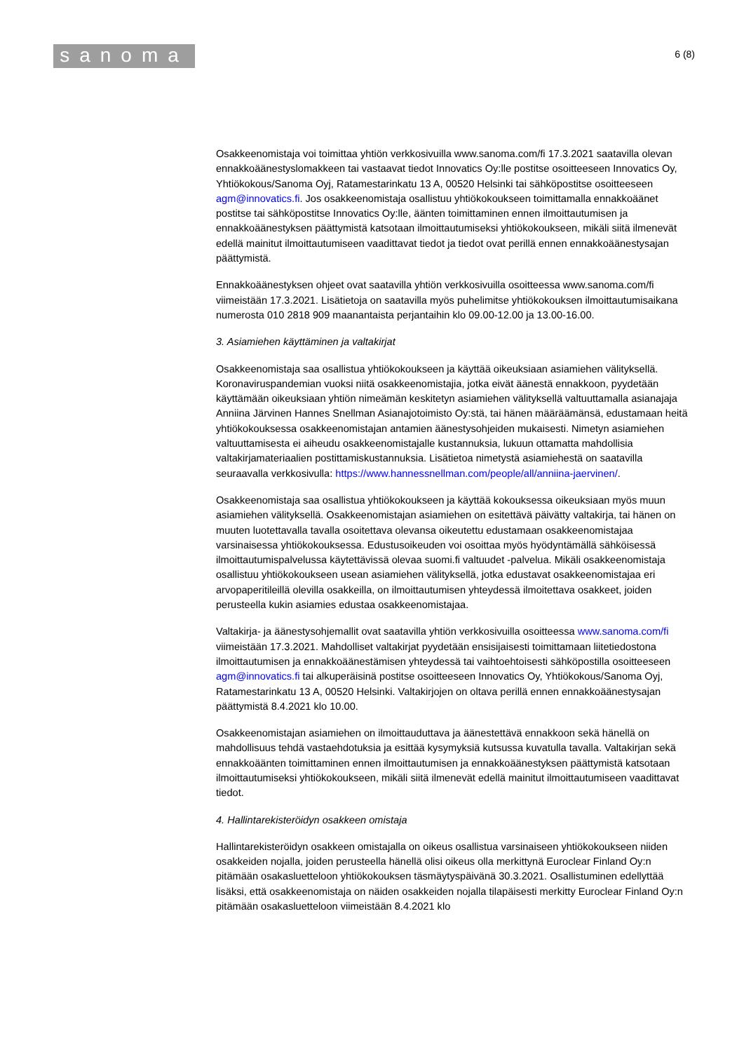sanoma
6 (8)
Osakkeenomistaja voi toimittaa yhtiön verkkosivuilla www.sanoma.com/fi 17.3.2021 saatavilla olevan ennakkoäänestyslomakkeen tai vastaavat tiedot Innovatics Oy:lle postitse osoitteeseen Innovatics Oy, Yhtiökokous/Sanoma Oyj, Ratamestarinkatu 13 A, 00520 Helsinki tai sähköpostitse osoitteeseen agm@innovatics.fi. Jos osakkeenomistaja osallistuu yhtiökokoukseen toimittamalla ennakkoäänet postitse tai sähköpostitse Innovatics Oy:lle, äänten toimittaminen ennen ilmoittautumisen ja ennakkoäänestyksen päättymistä katsotaan ilmoittautumiseksi yhtiökokoukseen, mikäli siitä ilmenevät edellä mainitut ilmoittautumiseen vaadittavat tiedot ja tiedot ovat perillä ennen ennakkoäänestysajan päättymistä.
Ennakkoäänestyksen ohjeet ovat saatavilla yhtiön verkkosivuilla osoitteessa www.sanoma.com/fi viimeistään 17.3.2021. Lisätietoja on saatavilla myös puhelimitse yhtiökokouksen ilmoittautumisaikana numerosta 010 2818 909 maanantaista perjantaihin klo 09.00-12.00 ja 13.00-16.00.
3. Asiamiehen käyttäminen ja valtakirjat
Osakkeenomistaja saa osallistua yhtiökokoukseen ja käyttää oikeuksiaan asiamiehen välityksellä. Koronaviruspandemian vuoksi niitä osakkeenomistajia, jotka eivät äänestä ennakkoon, pyydetään käyttämään oikeuksiaan yhtiön nimeämän keskitetyn asiamiehen välityksellä valtuuttamalla asianajaja Anniina Järvinen Hannes Snellman Asianajotoimisto Oy:stä, tai hänen määräämänsä, edustamaan heitä yhtiökokouksessa osakkeenomistajan antamien äänestysohjeiden mukaisesti. Nimetyn asiamiehen valtuuttamisesta ei aiheudu osakkeenomistajalle kustannuksia, lukuun ottamatta mahdollisia valtakirjamateriaalien postittamiskustannuksia. Lisätietoa nimetystä asiamiehestä on saatavilla seuraavalla verkkosivulla: https://www.hannessnellman.com/people/all/anniina-jaervinen/.
Osakkeenomistaja saa osallistua yhtiökokoukseen ja käyttää kokouksessa oikeuksiaan myös muun asiamiehen välityksellä. Osakkeenomistajan asiamiehen on esitettävä päivätty valtakirja, tai hänen on muuten luotettavalla tavalla osoitettava olevansa oikeutettu edustamaan osakkeenomistajaa varsinaisessa yhtiökokouksessa. Edustusoikeuden voi osoittaa myös hyödyntämällä sähköisessä ilmoittautumispalvelussa käytettävissä olevaa suomi.fi valtuudet -palvelua. Mikäli osakkeenomistaja osallistuu yhtiökokoukseen usean asiamiehen välityksellä, jotka edustavat osakkeenomistajaa eri arvopaperitileillä olevilla osakkeilla, on ilmoittautumisen yhteydessä ilmoitettava osakkeet, joiden perusteella kukin asiamies edustaa osakkeenomistajaa.
Valtakirja- ja äänestysohjemallit ovat saatavilla yhtiön verkkosivuilla osoitteessa www.sanoma.com/fi viimeistään 17.3.2021. Mahdolliset valtakirjat pyydetään ensisijaisesti toimittamaan liitetiedostona ilmoittautumisen ja ennakkoäänestämisen yhteydessä tai vaihtoehtoisesti sähköpostilla osoitteeseen agm@innovatics.fi tai alkuperäisinä postitse osoitteeseen Innovatics Oy, Yhtiökokous/Sanoma Oyj, Ratamestarinkatu 13 A, 00520 Helsinki. Valtakirjojen on oltava perillä ennen ennakkoäänestysajan päättymistä 8.4.2021 klo 10.00.
Osakkeenomistajan asiamiehen on ilmoittauduttava ja äänestettävä ennakkoon sekä hänellä on mahdollisuus tehdä vastaehdotuksia ja esittää kysymyksiä kutsussa kuvatulla tavalla. Valtakirjan sekä ennakkoäänten toimittaminen ennen ilmoittautumisen ja ennakkoäänestyksen päättymistä katsotaan ilmoittautumiseksi yhtiökokoukseen, mikäli siitä ilmenevät edellä mainitut ilmoittautumiseen vaadittavat tiedot.
4. Hallintarekisteröidyn osakkeen omistaja
Hallintarekisteröidyn osakkeen omistajalla on oikeus osallistua varsinaiseen yhtiökokoukseen niiden osakkeiden nojalla, joiden perusteella hänellä olisi oikeus olla merkittynä Euroclear Finland Oy:n pitämään osakasluetteloon yhtiökokouksen täsmäytyspäivänä 30.3.2021. Osallistuminen edellyttää lisäksi, että osakkeenomistaja on näiden osakkeiden nojalla tilapäisesti merkitty Euroclear Finland Oy:n pitämään osakasluetteloon viimeistään 8.4.2021 klo